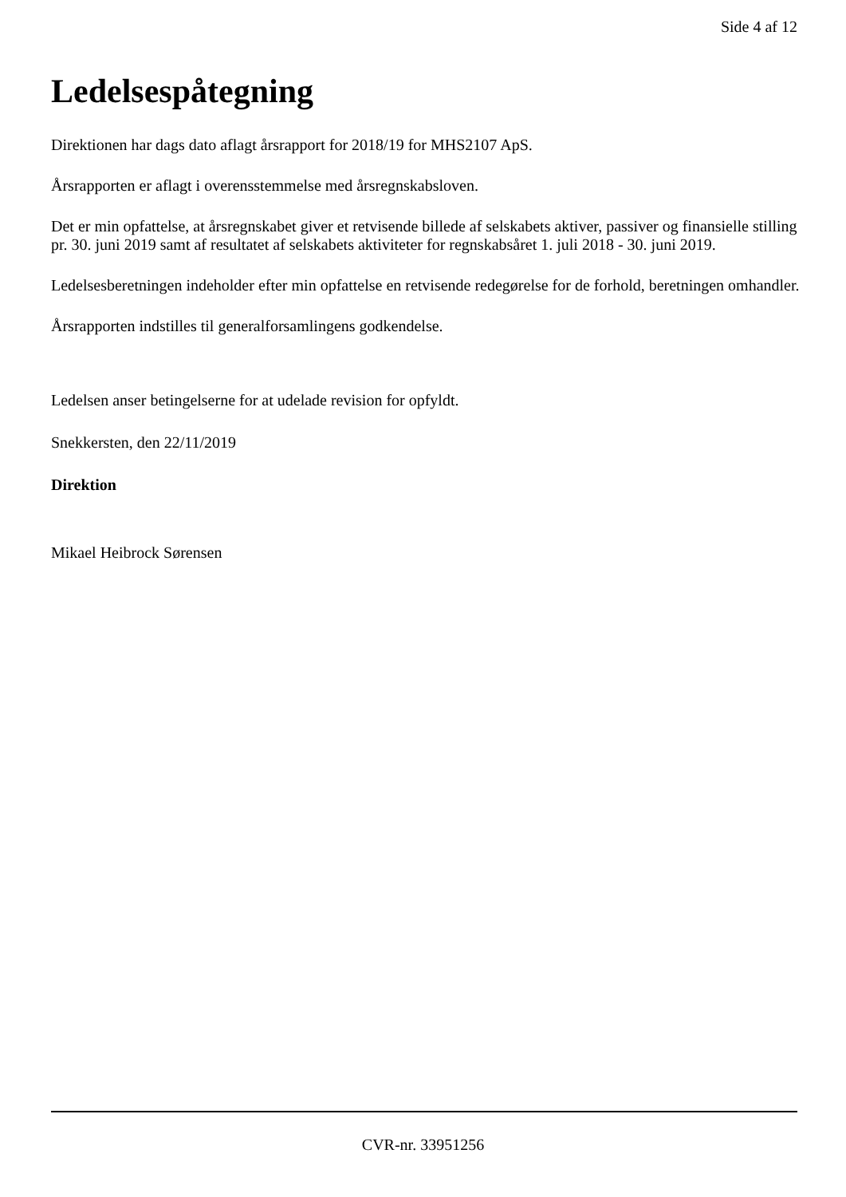Side 4 af 12
Ledelsespåtegning
Direktionen har dags dato aflagt årsrapport for 2018/19 for MHS2107 ApS.
Årsrapporten er aflagt i overensstemmelse med årsregnskabsloven.
Det er min opfattelse, at årsregnskabet giver et retvisende billede af selskabets aktiver, passiver og finansielle stilling pr. 30. juni 2019 samt af resultatet af selskabets aktiviteter for regnskabsåret 1. juli 2018 - 30. juni 2019.
Ledelsesberetningen indeholder efter min opfattelse en retvisende redegørelse for de forhold, beretningen omhandler.
Årsrapporten indstilles til generalforsamlingens godkendelse.
Ledelsen anser betingelserne for at udelade revision for opfyldt.
Snekkersten, den 22/11/2019
Direktion
Mikael Heibrock Sørensen
CVR-nr. 33951256